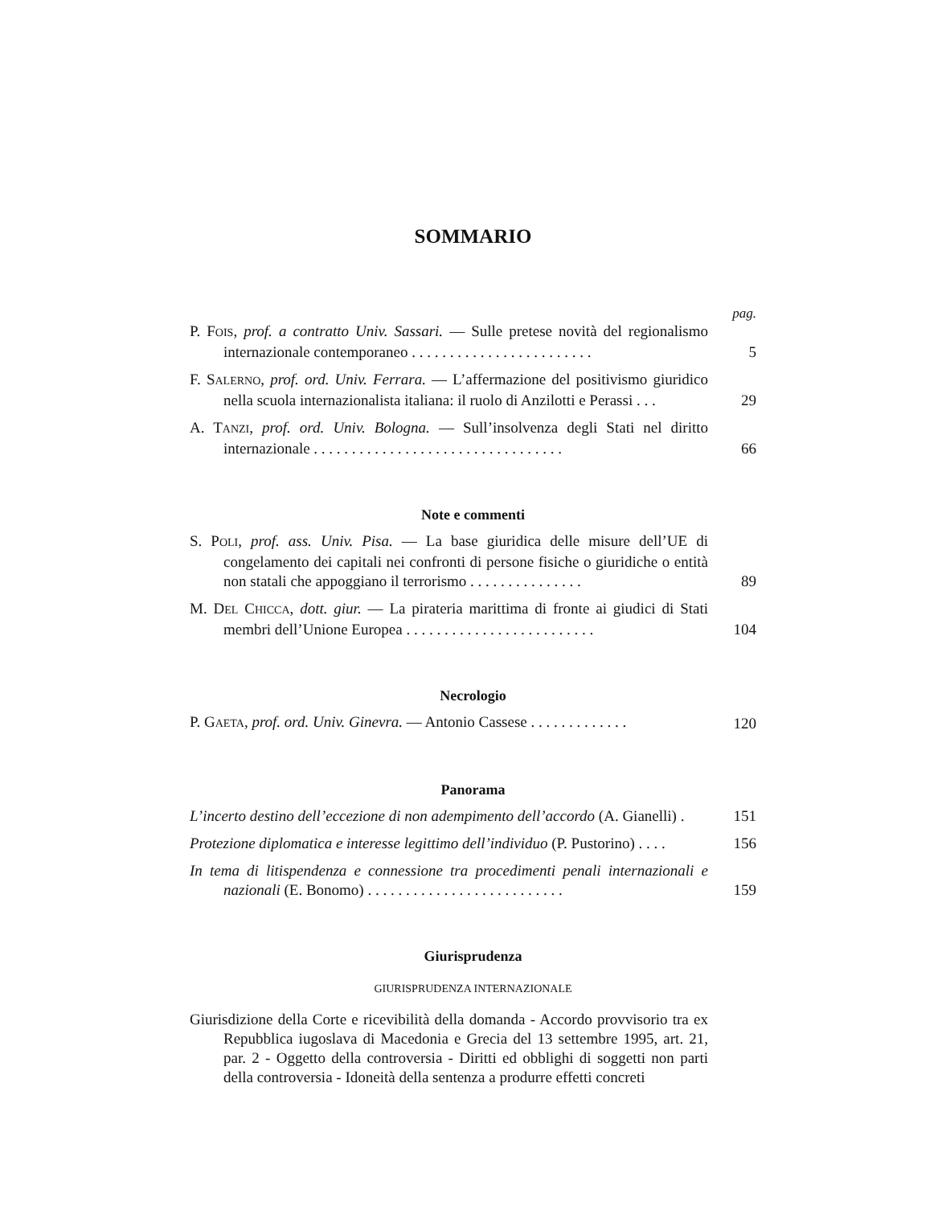SOMMARIO
pag.
P. FOIS, prof. a contratto Univ. Sassari. — Sulle pretese novità del regionalismo internazionale contemporaneo . . . . . . . . . . . . . . . . . . . . . . . .
5
F. SALERNO, prof. ord. Univ. Ferrara. — L’affermazione del positivismo giuridico nella scuola internazionalista italiana: il ruolo di Anzilotti e Perassi . . .
29
A. TANZI, prof. ord. Univ. Bologna. — Sull’insolvenza degli Stati nel diritto internazionale . . . . . . . . . . . . . . . . . . . . . . . . . . . . . . . . .
66
Note e commenti
S. POLI, prof. ass. Univ. Pisa. — La base giuridica delle misure dell’UE di congelamento dei capitali nei confronti di persone fisiche o giuridiche o entità non statali che appoggiano il terrorismo . . . . . . . . . . . . . . .
89
M. DEL CHICCA, dott. giur. — La pirateria marittima di fronte ai giudici di Stati membri dell’Unione Europea . . . . . . . . . . . . . . . . . . . . . . . . .
104
Necrologio
P. GAETA, prof. ord. Univ. Ginevra. — Antonio Cassese . . . . . . . . . . . . .
120
Panorama
L’incerto destino dell’eccezione di non adempimento dell’accordo (A. Gianelli) .
151
Protezione diplomatica e interesse legittimo dell’individuo (P. Pustorino) . . . .
156
In tema di litispendenza e connessione tra procedimenti penali internazionali e nazionali (E. Bonomo) . . . . . . . . . . . . . . . . . . . . . . . . . .
159
Giurisprudenza
GIURISPRUDENZA INTERNAZIONALE
Giurisdizione della Corte e ricevibilità della domanda - Accordo provvisorio tra ex Repubblica iugoslava di Macedonia e Grecia del 13 settembre 1995, art. 21, par. 2 - Oggetto della controversia - Diritti ed obblighi di soggetti non parti della controversia - Idoneità della sentenza a produrre effetti concreti